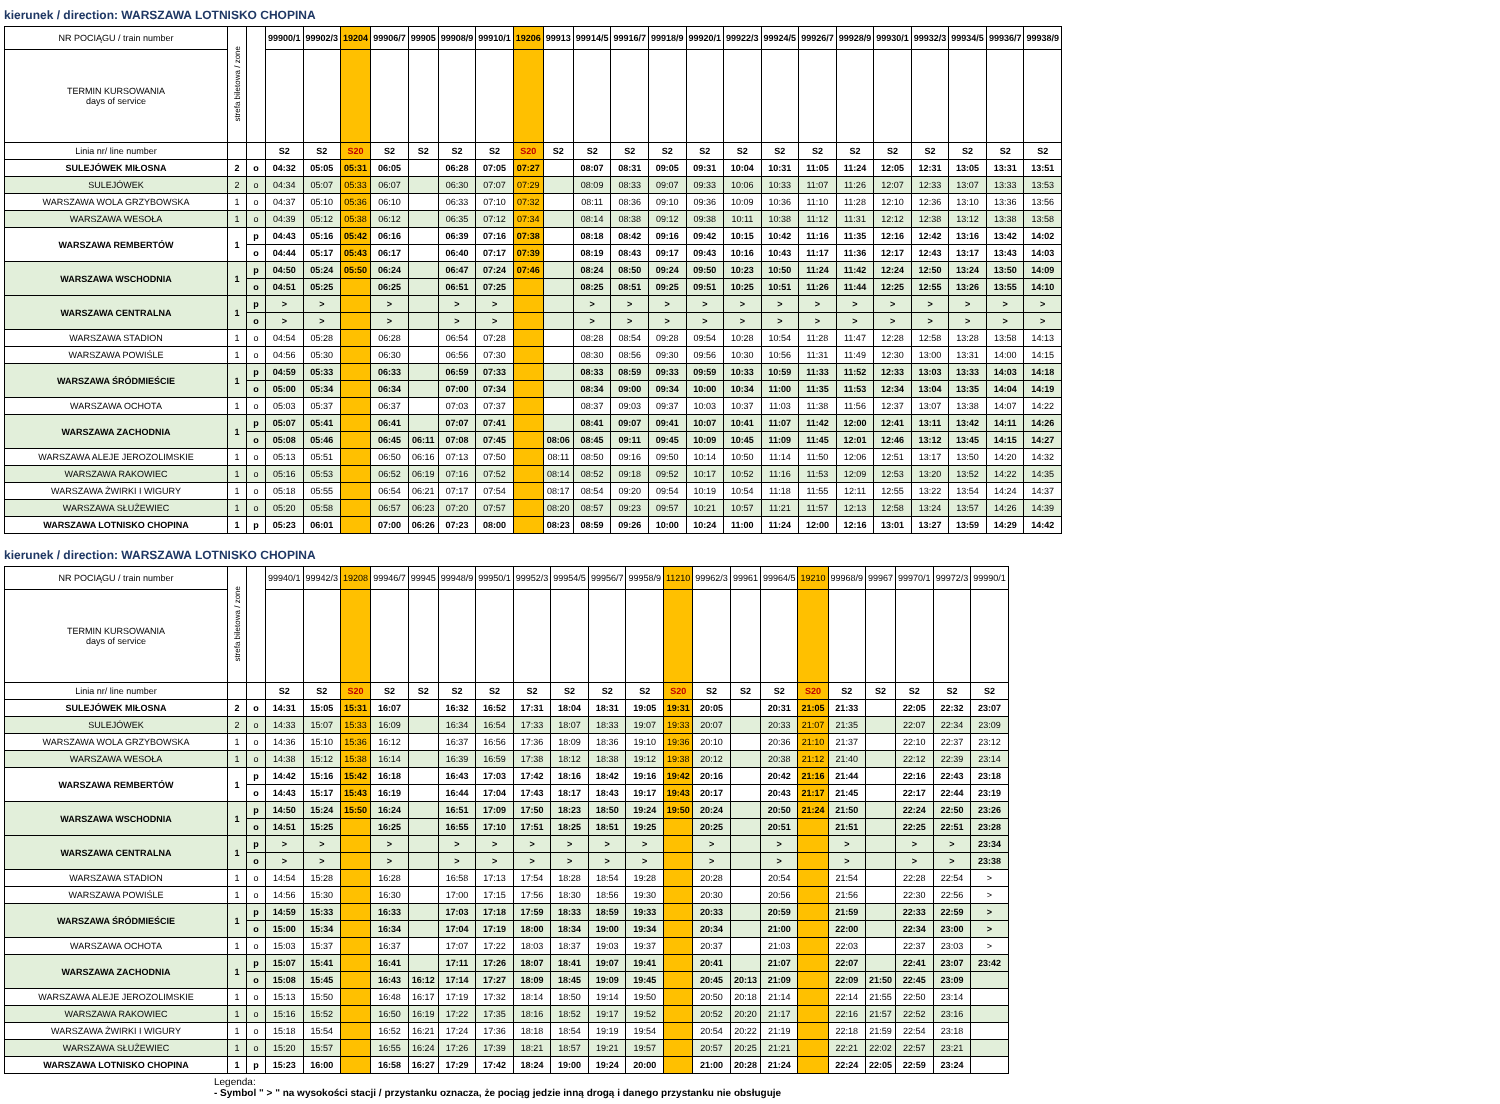kierunek / direction: WARSZAWA LOTNISKO CHOPINA
| NR POCIĄGU / train number | strefa biletowa / zone | | 99900/1 | 99902/3 | 19204 | 99906/7 | 99905 | 99908/9 | 99910/1 | 19206 | 99913 | 99914/5 | 99916/7 | 99918/9 | 99920/1 | 99922/3 | 99924/5 | 99926/7 | 99928/9 | 99930/1 | 99932/3 | 99934/5 | 99936/7 | 99938/9 |
| --- | --- | --- | --- | --- | --- | --- | --- | --- | --- | --- | --- | --- | --- | --- | --- | --- | --- | --- | --- | --- | --- | --- | --- | --- |
| TERMIN KURSOWANIA days of service | | | | | | | | | | | | | | | | | | | | | | | | |
| Linia nr/ line number | | | S2 | S2 | S20 | S2 | S2 | S2 | S2 | S20 | S2 | S2 | S2 | S2 | S2 | S2 | S2 | S2 | S2 | S2 | S2 | S2 | S2 | S2 |
| SULEJÓWEK MIŁOSNA | 2 | o | 04:32 | 05:05 | 05:31 | 06:05 | | 06:28 | 07:05 | 07:27 | | 08:07 | 08:31 | 09:05 | 09:31 | 10:04 | 10:31 | 11:05 | 11:24 | 12:05 | 12:31 | 13:05 | 13:31 | 13:51 |
| SULEJÓWEK | 2 | o | 04:34 | 05:07 | 05:33 | 06:07 | | 06:30 | 07:07 | 07:29 | | 08:09 | 08:33 | 09:07 | 09:33 | 10:06 | 10:33 | 11:07 | 11:26 | 12:07 | 12:33 | 13:07 | 13:33 | 13:53 |
| WARSZAWA WOLA GRZYBOWSKA | 1 | o | 04:37 | 05:10 | 05:36 | 06:10 | | 06:33 | 07:10 | 07:32 | | 08:11 | 08:36 | 09:10 | 09:36 | 10:09 | 10:36 | 11:10 | 11:28 | 12:10 | 12:36 | 13:10 | 13:36 | 13:56 |
| WARSZAWA WESOŁA | 1 | o | 04:39 | 05:12 | 05:38 | 06:12 | | 06:35 | 07:12 | 07:34 | | 08:14 | 08:38 | 09:12 | 09:38 | 10:11 | 10:38 | 11:12 | 11:31 | 12:12 | 12:38 | 13:12 | 13:38 | 13:58 |
| WARSZAWA REMBERTÓW | 1 | p | 04:43 | 05:16 | 05:42 | 06:16 | | 06:39 | 07:16 | 07:38 | | 08:18 | 08:42 | 09:16 | 09:42 | 10:15 | 10:42 | 11:16 | 11:35 | 12:16 | 12:42 | 13:16 | 13:42 | 14:02 |
| | | o | 04:44 | 05:17 | 05:43 | 06:17 | | 06:40 | 07:17 | 07:39 | | 08:19 | 08:43 | 09:17 | 09:43 | 10:16 | 10:43 | 11:17 | 11:36 | 12:17 | 12:43 | 13:17 | 13:43 | 14:03 |
| WARSZAWA WSCHODNIA | 1 | p | 04:50 | 05:24 | 05:50 | 06:24 | | 06:47 | 07:24 | 07:46 | | 08:24 | 08:50 | 09:24 | 09:50 | 10:23 | 10:50 | 11:24 | 11:42 | 12:24 | 12:50 | 13:24 | 13:50 | 14:09 |
| | | o | 04:51 | 05:25 | | 06:25 | | 06:51 | 07:25 | | | 08:25 | 08:51 | 09:25 | 09:51 | 10:25 | 10:51 | 11:26 | 11:44 | 12:25 | 12:55 | 13:26 | 13:55 | 14:10 |
| WARSZAWA CENTRALNA | 1 | p | > | > | | > | | > | > | | | > | > | > | > | > | > | > | > | > | > | > | > | > |
| | | o | > | > | | > | | > | > | | | > | > | > | > | > | > | > | > | > | > | > | > | > |
| WARSZAWA STADION | 1 | o | 04:54 | 05:28 | | 06:28 | | 06:54 | 07:28 | | | 08:28 | 08:54 | 09:28 | 09:54 | 10:28 | 10:54 | 11:28 | 11:47 | 12:28 | 12:58 | 13:28 | 13:58 | 14:13 |
| WARSZAWA POWIŚLE | 1 | o | 04:56 | 05:30 | | 06:30 | | 06:56 | 07:30 | | | 08:30 | 08:56 | 09:30 | 09:56 | 10:30 | 10:56 | 11:31 | 11:49 | 12:30 | 13:00 | 13:31 | 14:00 | 14:15 |
| WARSZAWA ŚRÓDMIEŚCIE | 1 | p | 04:59 | 05:33 | | 06:33 | | 06:59 | 07:33 | | | 08:33 | 08:59 | 09:33 | 09:59 | 10:33 | 10:59 | 11:33 | 11:52 | 12:33 | 13:03 | 13:33 | 14:03 | 14:18 |
| | | o | 05:00 | 05:34 | | 06:34 | | 07:00 | 07:34 | | | 08:34 | 09:00 | 09:34 | 10:00 | 10:34 | 11:00 | 11:35 | 11:53 | 12:34 | 13:04 | 13:35 | 14:04 | 14:19 |
| WARSZAWA OCHOTA | 1 | o | 05:03 | 05:37 | | 06:37 | | 07:03 | 07:37 | | | 08:37 | 09:03 | 09:37 | 10:03 | 10:37 | 11:03 | 11:38 | 11:56 | 12:37 | 13:07 | 13:38 | 14:07 | 14:22 |
| WARSZAWA ZACHODNIA | 1 | p | 05:07 | 05:41 | | 06:41 | | 07:07 | 07:41 | | | 08:41 | 09:07 | 09:41 | 10:07 | 10:41 | 11:07 | 11:42 | 12:00 | 12:41 | 13:11 | 13:42 | 14:11 | 14:26 |
| | | o | 05:08 | 05:46 | | 06:45 | 06:11 | 07:08 | 07:45 | | 08:06 | 08:45 | 09:11 | 09:45 | 10:09 | 10:45 | 11:09 | 11:45 | 12:01 | 12:46 | 13:12 | 13:45 | 14:15 | 14:27 |
| WARSZAWA ALEJE JEROZOLIMSKIE | 1 | o | 05:13 | 05:51 | | 06:50 | 06:16 | 07:13 | 07:50 | | 08:11 | 08:50 | 09:16 | 09:50 | 10:14 | 10:50 | 11:14 | 11:50 | 12:06 | 12:51 | 13:17 | 13:50 | 14:20 | 14:32 |
| WARSZAWA RAKOWIEC | 1 | o | 05:16 | 05:53 | | 06:52 | 06:19 | 07:16 | 07:52 | | 08:14 | 08:52 | 09:18 | 09:52 | 10:17 | 10:52 | 11:16 | 11:53 | 12:09 | 12:53 | 13:20 | 13:52 | 14:22 | 14:35 |
| WARSZAWA ŻWIRKI I WIGURY | 1 | o | 05:18 | 05:55 | | 06:54 | 06:21 | 07:17 | 07:54 | | 08:17 | 08:54 | 09:20 | 09:54 | 10:19 | 10:54 | 11:18 | 11:55 | 12:11 | 12:55 | 13:22 | 13:54 | 14:24 | 14:37 |
| WARSZAWA SŁUŻEWIEC | 1 | o | 05:20 | 05:58 | | 06:57 | 06:23 | 07:20 | 07:57 | | 08:20 | 08:57 | 09:23 | 09:57 | 10:21 | 10:57 | 11:21 | 11:57 | 12:13 | 12:58 | 13:24 | 13:57 | 14:26 | 14:39 |
| WARSZAWA LOTNISKO CHOPINA | 1 | p | 05:23 | 06:01 | | 07:00 | 06:26 | 07:23 | 08:00 | | 08:23 | 08:59 | 09:26 | 10:00 | 10:24 | 11:00 | 11:24 | 12:00 | 12:16 | 13:01 | 13:27 | 13:59 | 14:29 | 14:42 |
kierunek / direction: WARSZAWA LOTNISKO CHOPINA
| NR POCIĄGU / train number | strefa biletowa / zone | | 99940/1 | 99942/3 | 19208 | 99946/7 | 99945 | 99948/9 | 99950/1 | 99952/3 | 99954/5 | 99956/7 | 99958/9 | 11210 | 99962/3 | 99961 | 99964/5 | 19210 | 99968/9 | 99967 | 99970/1 | 99972/3 | 99990/1 |
| --- | --- | --- | --- | --- | --- | --- | --- | --- | --- | --- | --- | --- | --- | --- | --- | --- | --- | --- | --- | --- | --- | --- | --- |
| TERMIN KURSOWANIA days of service | | | | | | | | | | | | | | | | | | | | | | | |
| Linia nr/ line number | | | S2 | S2 | S20 | S2 | S2 | S2 | S2 | S2 | S2 | S2 | S2 | S20 | S2 | S2 | S2 | S20 | S2 | S2 | S2 | S2 | S2 |
| SULEJÓWEK MIŁOSNA | 2 | o | 14:31 | 15:05 | 15:31 | 16:07 | | 16:32 | 16:52 | 17:31 | 18:04 | 18:31 | 19:05 | 19:31 | 20:05 | | 20:31 | 21:05 | 21:33 | | 22:05 | 22:32 | 23:07 |
| SULEJÓWEK | 2 | o | 14:33 | 15:07 | 15:33 | 16:09 | | 16:34 | 16:54 | 17:33 | 18:07 | 18:33 | 19:07 | 19:33 | 20:07 | | 20:33 | 21:07 | 21:35 | | 22:07 | 22:34 | 23:09 |
| WARSZAWA WOLA GRZYBOWSKA | 1 | o | 14:36 | 15:10 | 15:36 | 16:12 | | 16:37 | 16:56 | 17:36 | 18:09 | 18:36 | 19:10 | 19:36 | 20:10 | | 20:36 | 21:10 | 21:37 | | 22:10 | 22:37 | 23:12 |
| WARSZAWA WESOŁA | 1 | o | 14:38 | 15:12 | 15:38 | 16:14 | | 16:39 | 16:59 | 17:38 | 18:12 | 18:38 | 19:12 | 19:38 | 20:12 | | 20:38 | 21:12 | 21:40 | | 22:12 | 22:39 | 23:14 |
| WARSZAWA REMBERTÓW | 1 | p | 14:42 | 15:16 | 15:42 | 16:18 | | 16:43 | 17:03 | 17:42 | 18:16 | 18:42 | 19:16 | 19:42 | 20:16 | | 20:42 | 21:16 | 21:44 | | 22:16 | 22:43 | 23:18 |
| | | o | 14:43 | 15:17 | 15:43 | 16:19 | | 16:44 | 17:04 | 17:43 | 18:17 | 18:43 | 19:17 | 19:43 | 20:17 | | 20:43 | 21:17 | 21:45 | | 22:17 | 22:44 | 23:19 |
| WARSZAWA WSCHODNIA | 1 | p | 14:50 | 15:24 | 15:50 | 16:24 | | 16:51 | 17:09 | 17:50 | 18:23 | 18:50 | 19:24 | 19:50 | 20:24 | | 20:50 | 21:24 | 21:50 | | 22:24 | 22:50 | 23:26 |
| | | o | 14:51 | 15:25 | | 16:25 | | 16:55 | 17:10 | 17:51 | 18:25 | 18:51 | 19:25 | | 20:25 | | 20:51 | | 21:51 | | 22:25 | 22:51 | 23:28 |
| WARSZAWA CENTRALNA | 1 | p | > | > | | > | | > | > | > | > | > | > | | > | | > | | > | | > | > | 23:34 |
| | | o | > | > | | > | | > | > | > | > | > | > | | > | | > | | > | | > | > | 23:38 |
| WARSZAWA STADION | 1 | o | 14:54 | 15:28 | | 16:28 | | 16:58 | 17:13 | 17:54 | 18:28 | 18:54 | 19:28 | | 20:28 | | 20:54 | | 21:54 | | 22:28 | 22:54 | > |
| WARSZAWA POWIŚLE | 1 | o | 14:56 | 15:30 | | 16:30 | | 17:00 | 17:15 | 17:56 | 18:30 | 18:56 | 19:30 | | 20:30 | | 20:56 | | 21:56 | | 22:30 | 22:56 | > |
| WARSZAWA ŚRÓDMIEŚCIE | 1 | p | 14:59 | 15:33 | | 16:33 | | 17:03 | 17:18 | 17:59 | 18:33 | 18:59 | 19:33 | | 20:33 | | 20:59 | | 21:59 | | 22:33 | 22:59 | > |
| | | o | 15:00 | 15:34 | | 16:34 | | 17:04 | 17:19 | 18:00 | 18:34 | 19:00 | 19:34 | | 20:34 | | 21:00 | | 22:00 | | 22:34 | 23:00 | > |
| WARSZAWA OCHOTA | 1 | o | 15:03 | 15:37 | | 16:37 | | 17:07 | 17:22 | 18:03 | 18:37 | 19:03 | 19:37 | | 20:37 | | 21:03 | | 22:03 | | 22:37 | 23:03 | > |
| WARSZAWA ZACHODNIA | 1 | p | 15:07 | 15:41 | | 16:41 | | 17:11 | 17:26 | 18:07 | 18:41 | 19:07 | 19:41 | | 20:41 | | 21:07 | | 22:07 | | 22:41 | 23:07 | 23:42 |
| | | o | 15:08 | 15:45 | | 16:43 | 16:12 | 17:14 | 17:27 | 18:09 | 18:45 | 19:09 | 19:45 | | 20:45 | 20:13 | 21:09 | | 22:09 | 21:50 | 22:45 | 23:09 | |
| WARSZAWA ALEJE JEROZOLIMSKIE | 1 | o | 15:13 | 15:50 | | 16:48 | 16:17 | 17:19 | 17:32 | 18:14 | 18:50 | 19:14 | 19:50 | | 20:50 | 20:18 | 21:14 | | 22:14 | 21:55 | 22:50 | 23:14 | |
| WARSZAWA RAKOWIEC | 1 | o | 15:16 | 15:52 | | 16:50 | 16:19 | 17:22 | 17:35 | 18:16 | 18:52 | 19:17 | 19:52 | | 20:52 | 20:20 | 21:17 | | 22:16 | 21:57 | 22:52 | 23:16 | |
| WARSZAWA ŻWIRKI I WIGURY | 1 | o | 15:18 | 15:54 | | 16:52 | 16:21 | 17:24 | 17:36 | 18:18 | 18:54 | 19:19 | 19:54 | | 20:54 | 20:22 | 21:19 | | 22:18 | 21:59 | 22:54 | 23:18 | |
| WARSZAWA SŁUŻEWIEC | 1 | o | 15:20 | 15:57 | | 16:55 | 16:24 | 17:26 | 17:39 | 18:21 | 18:57 | 19:21 | 19:57 | | 20:57 | 20:25 | 21:21 | | 22:21 | 22:02 | 22:57 | 23:21 | |
| WARSZAWA LOTNISKO CHOPINA | 1 | p | 15:23 | 16:00 | | 16:58 | 16:27 | 17:29 | 17:42 | 18:24 | 19:00 | 19:24 | 20:00 | | 21:00 | 20:28 | 21:24 | | 22:24 | 22:05 | 22:59 | 23:24 | |
Legenda:
- Symbol " > " na wysokości stacji / przystanku oznacza, że pociąg jedzie inną drogą i danego przystanku nie obsługuje